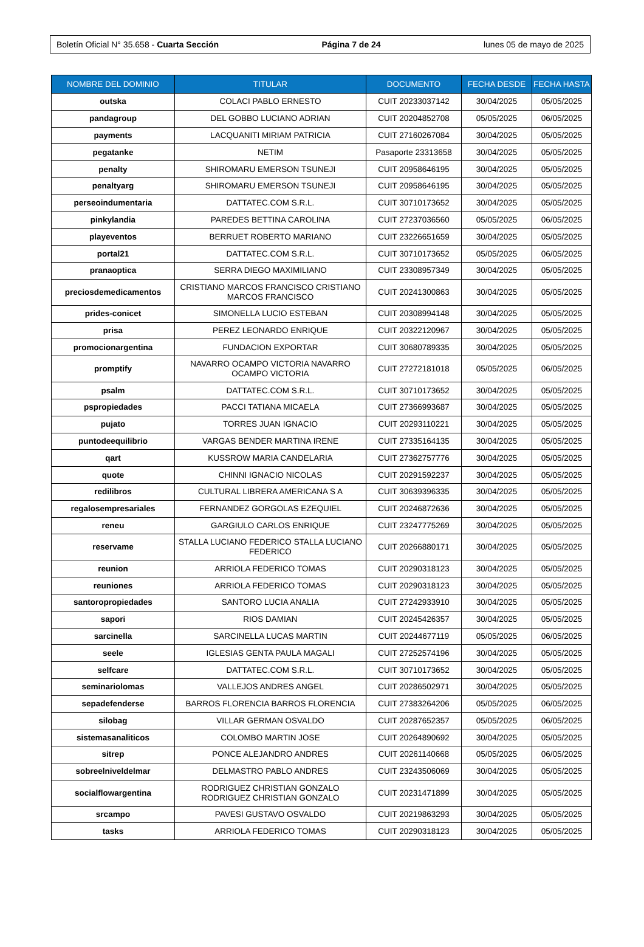Boletín Oficial N° 35.658 - Cuarta Sección Página 7 de 24 lunes 05 de mayo de 2025
| NOMBRE DEL DOMINIO | TITULAR | DOCUMENTO | FECHA DESDE | FECHA HASTA |
| --- | --- | --- | --- | --- |
| outska | COLACI PABLO ERNESTO | CUIT 20233037142 | 30/04/2025 | 05/05/2025 |
| pandagroup | DEL GOBBO LUCIANO ADRIAN | CUIT 20204852708 | 05/05/2025 | 06/05/2025 |
| payments | LACQUANITI MIRIAM PATRICIA | CUIT 27160267084 | 30/04/2025 | 05/05/2025 |
| pegatanke | NETIM | Pasaporte 23313658 | 30/04/2025 | 05/05/2025 |
| penalty | SHIROMARU EMERSON TSUNEJI | CUIT 20958646195 | 30/04/2025 | 05/05/2025 |
| penaltyarg | SHIROMARU EMERSON TSUNEJI | CUIT 20958646195 | 30/04/2025 | 05/05/2025 |
| perseoindumentaria | DATTATEC.COM S.R.L. | CUIT 30710173652 | 30/04/2025 | 05/05/2025 |
| pinkylandia | PAREDES BETTINA CAROLINA | CUIT 27237036560 | 05/05/2025 | 06/05/2025 |
| playeventos | BERRUET ROBERTO MARIANO | CUIT 23226651659 | 30/04/2025 | 05/05/2025 |
| portal21 | DATTATEC.COM S.R.L. | CUIT 30710173652 | 05/05/2025 | 06/05/2025 |
| pranaoptica | SERRA DIEGO MAXIMILIANO | CUIT 23308957349 | 30/04/2025 | 05/05/2025 |
| preciosdemedicamentos | CRISTIANO MARCOS FRANCISCO CRISTIANO MARCOS FRANCISCO | CUIT 20241300863 | 30/04/2025 | 05/05/2025 |
| prides-conicet | SIMONELLA LUCIO ESTEBAN | CUIT 20308994148 | 30/04/2025 | 05/05/2025 |
| prisa | PEREZ LEONARDO ENRIQUE | CUIT 20322120967 | 30/04/2025 | 05/05/2025 |
| promocionargentina | FUNDACION EXPORTAR | CUIT 30680789335 | 30/04/2025 | 05/05/2025 |
| promptify | NAVARRO OCAMPO VICTORIA NAVARRO OCAMPO VICTORIA | CUIT 27272181018 | 05/05/2025 | 06/05/2025 |
| psalm | DATTATEC.COM S.R.L. | CUIT 30710173652 | 30/04/2025 | 05/05/2025 |
| pspropiedades | PACCI TATIANA MICAELA | CUIT 27366993687 | 30/04/2025 | 05/05/2025 |
| pujato | TORRES JUAN IGNACIO | CUIT 20293110221 | 30/04/2025 | 05/05/2025 |
| puntodeequilibrio | VARGAS BENDER MARTINA IRENE | CUIT 27335164135 | 30/04/2025 | 05/05/2025 |
| qart | KUSSROW MARIA CANDELARIA | CUIT 27362757776 | 30/04/2025 | 05/05/2025 |
| quote | CHINNI IGNACIO NICOLAS | CUIT 20291592237 | 30/04/2025 | 05/05/2025 |
| redilibros | CULTURAL LIBRERA AMERICANA S A | CUIT 30639396335 | 30/04/2025 | 05/05/2025 |
| regalosempresariales | FERNANDEZ GORGOLAS EZEQUIEL | CUIT 20246872636 | 30/04/2025 | 05/05/2025 |
| reneu | GARGIULO CARLOS ENRIQUE | CUIT 23247775269 | 30/04/2025 | 05/05/2025 |
| reservame | STALLA LUCIANO FEDERICO STALLA LUCIANO FEDERICO | CUIT 20266880171 | 30/04/2025 | 05/05/2025 |
| reunion | ARRIOLA FEDERICO TOMAS | CUIT 20290318123 | 30/04/2025 | 05/05/2025 |
| reuniones | ARRIOLA FEDERICO TOMAS | CUIT 20290318123 | 30/04/2025 | 05/05/2025 |
| santoropropiedades | SANTORO LUCIA ANALIA | CUIT 27242933910 | 30/04/2025 | 05/05/2025 |
| sapori | RIOS DAMIAN | CUIT 20245426357 | 30/04/2025 | 05/05/2025 |
| sarcinella | SARCINELLA LUCAS MARTIN | CUIT 20244677119 | 05/05/2025 | 06/05/2025 |
| seele | IGLESIAS GENTA PAULA MAGALI | CUIT 27252574196 | 30/04/2025 | 05/05/2025 |
| selfcare | DATTATEC.COM S.R.L. | CUIT 30710173652 | 30/04/2025 | 05/05/2025 |
| seminariolomas | VALLEJOS ANDRES ANGEL | CUIT 20286502971 | 30/04/2025 | 05/05/2025 |
| sepadefenderse | BARROS FLORENCIA BARROS FLORENCIA | CUIT 27383264206 | 05/05/2025 | 06/05/2025 |
| silobag | VILLAR GERMAN OSVALDO | CUIT 20287652357 | 05/05/2025 | 06/05/2025 |
| sistemasanaliticos | COLOMBO MARTIN JOSE | CUIT 20264890692 | 30/04/2025 | 05/05/2025 |
| sitrep | PONCE ALEJANDRO ANDRES | CUIT 20261140668 | 05/05/2025 | 06/05/2025 |
| sobreelniveldelmar | DELMASTRO PABLO ANDRES | CUIT 23243506069 | 30/04/2025 | 05/05/2025 |
| socialflowargentina | RODRIGUEZ CHRISTIAN GONZALO RODRIGUEZ CHRISTIAN GONZALO | CUIT 20231471899 | 30/04/2025 | 05/05/2025 |
| srcampo | PAVESI GUSTAVO OSVALDO | CUIT 20219863293 | 30/04/2025 | 05/05/2025 |
| tasks | ARRIOLA FEDERICO TOMAS | CUIT 20290318123 | 30/04/2025 | 05/05/2025 |